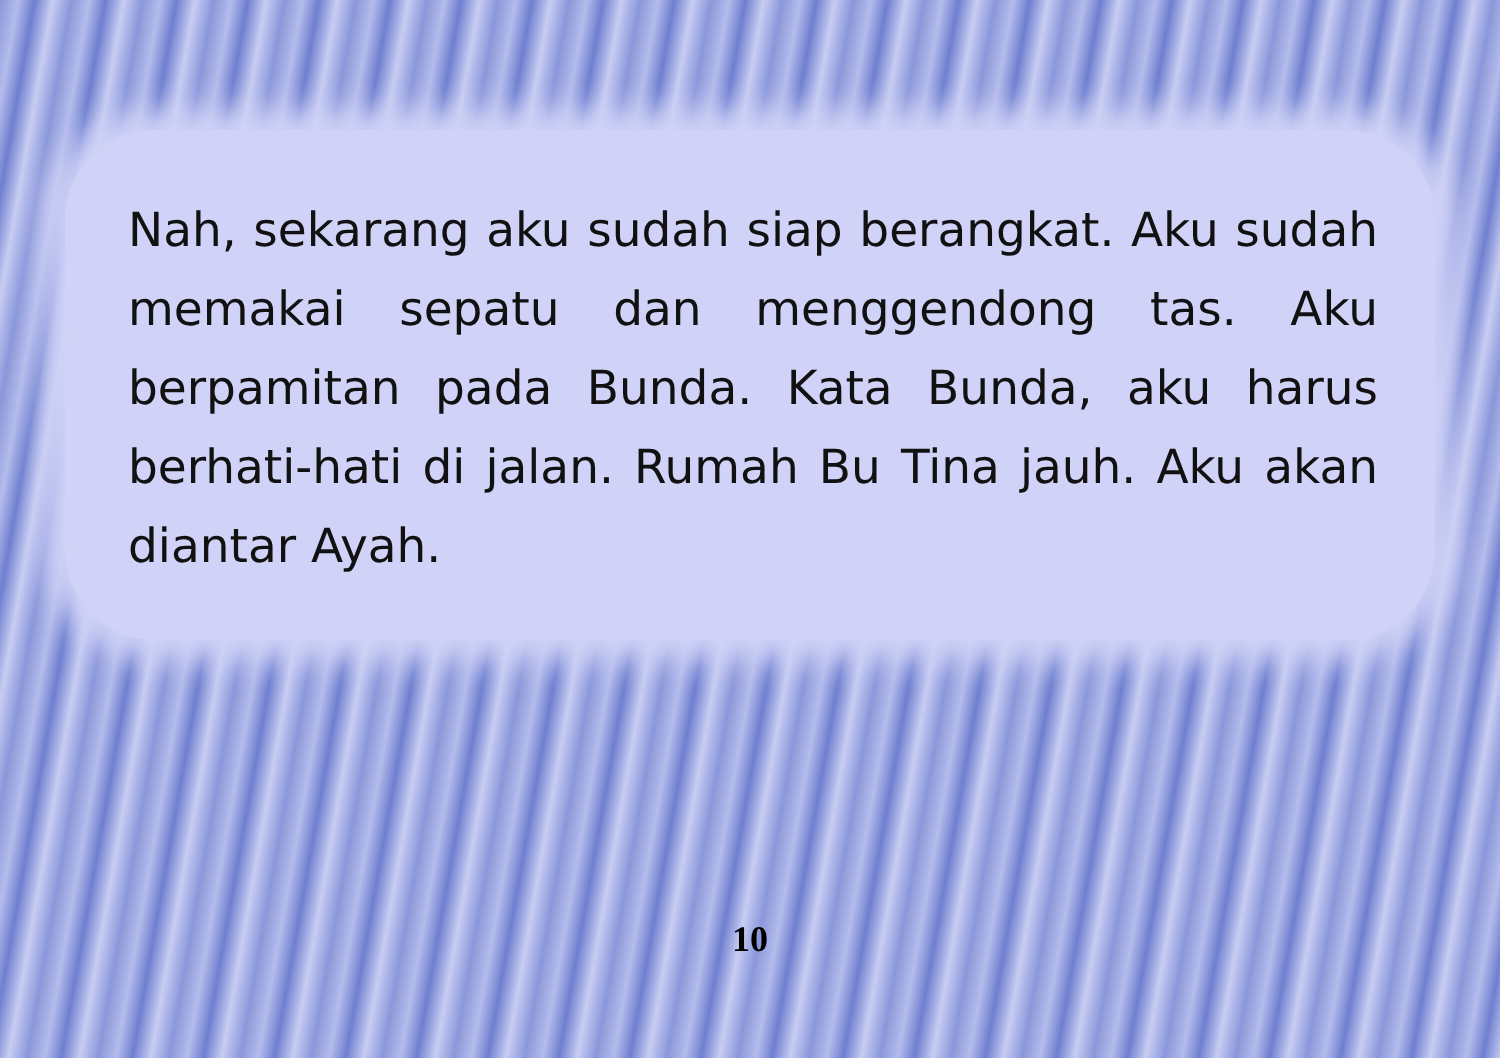Nah, sekarang aku sudah siap berangkat. Aku sudah memakai sepatu dan menggendong tas. Aku berpamitan pada Bunda. Kata Bunda, aku harus berhati-hati di jalan. Rumah Bu Tina jauh. Aku akan diantar Ayah.
10